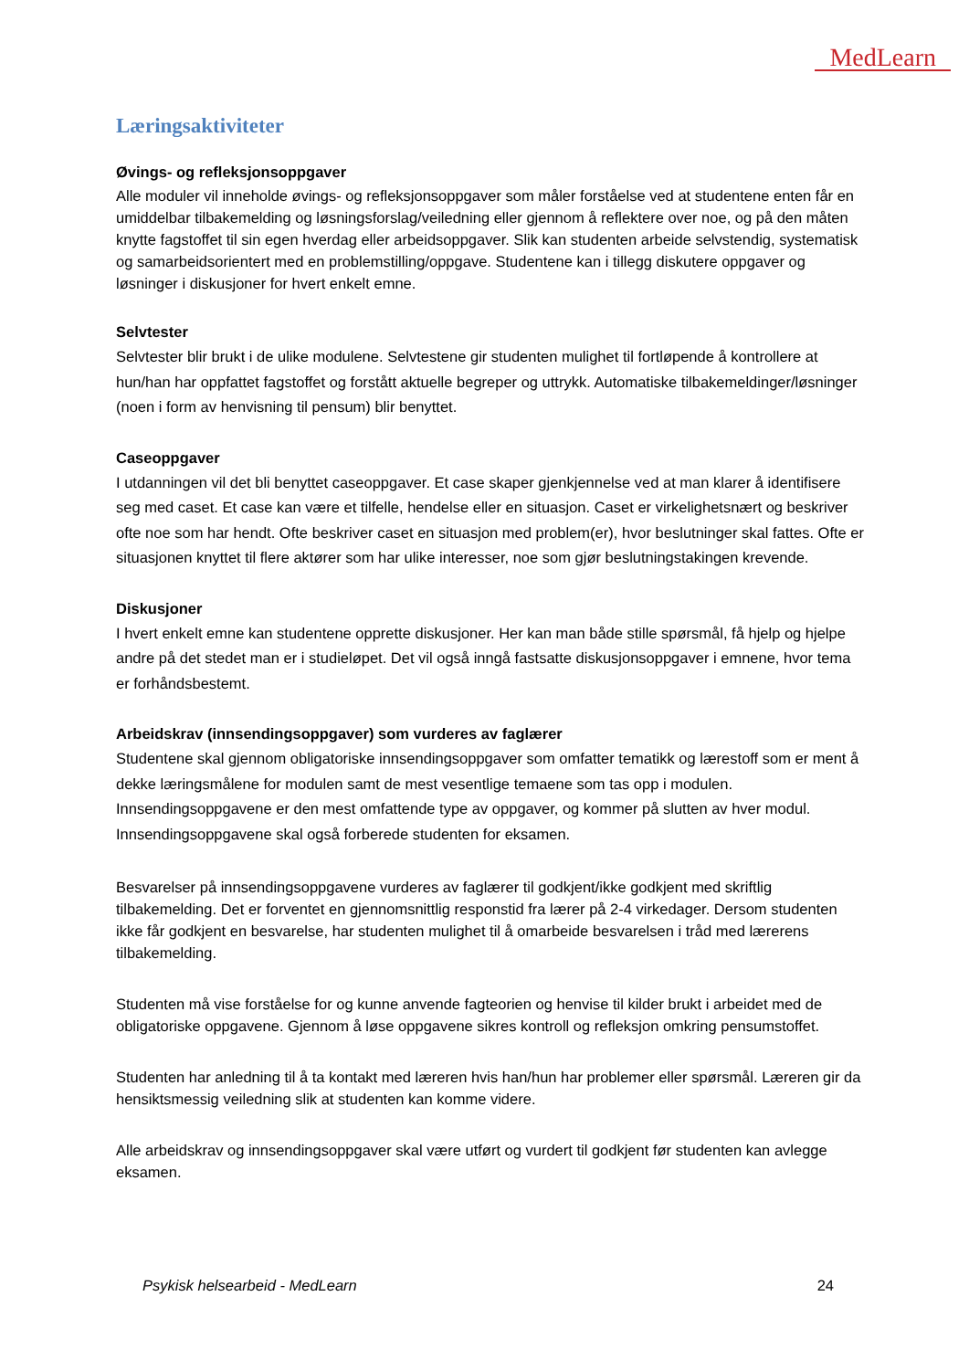MedLearn
Læringsaktiviteter
Øvings- og refleksjonsoppgaver
Alle moduler vil inneholde øvings- og refleksjonsoppgaver som måler forståelse ved at studentene enten får en umiddelbar tilbakemelding og løsningsforslag/veiledning eller gjennom å reflektere over noe, og på den måten knytte fagstoffet til sin egen hverdag eller arbeidsoppgaver. Slik kan studenten arbeide selvstendig, systematisk og samarbeidsorientert med en problemstilling/oppgave. Studentene kan i tillegg diskutere oppgaver og løsninger i diskusjoner for hvert enkelt emne.
Selvtester
Selvtester blir brukt i de ulike modulene. Selvtestene gir studenten mulighet til fortløpende å kontrollere at hun/han har oppfattet fagstoffet og forstått aktuelle begreper og uttrykk. Automatiske tilbakemeldinger/løsninger (noen i form av henvisning til pensum) blir benyttet.
Caseoppgaver
I utdanningen vil det bli benyttet caseoppgaver. Et case skaper gjenkjennelse ved at man klarer å identifisere seg med caset. Et case kan være et tilfelle, hendelse eller en situasjon. Caset er virkelighetsnært og beskriver ofte noe som har hendt. Ofte beskriver caset en situasjon med problem(er), hvor beslutninger skal fattes. Ofte er situasjonen knyttet til flere aktører som har ulike interesser, noe som gjør beslutningstakingen krevende.
Diskusjoner
I hvert enkelt emne kan studentene opprette diskusjoner. Her kan man både stille spørsmål, få hjelp og hjelpe andre på det stedet man er i studieløpet. Det vil også inngå fastsatte diskusjonsoppgaver i emnene, hvor tema er forhåndsbestemt.
Arbeidskrav (innsendingsoppgaver) som vurderes av faglærer
Studentene skal gjennom obligatoriske innsendingsoppgaver som omfatter tematikk og lærestoff som er ment å dekke læringsmålene for modulen samt de mest vesentlige temaene som tas opp i modulen. Innsendingsoppgavene er den mest omfattende type av oppgaver, og kommer på slutten av hver modul. Innsendingsoppgavene skal også forberede studenten for eksamen.
Besvarelser på innsendingsoppgavene vurderes av faglærer til godkjent/ikke godkjent med skriftlig tilbakemelding. Det er forventet en gjennomsnittlig responstid fra lærer på 2-4 virkedager. Dersom studenten ikke får godkjent en besvarelse, har studenten mulighet til å omarbeide besvarelsen i tråd med lærerens tilbakemelding.
Studenten må vise forståelse for og kunne anvende fagteorien og henvise til kilder brukt i arbeidet med de obligatoriske oppgavene. Gjennom å løse oppgavene sikres kontroll og refleksjon omkring pensumstoffet.
Studenten har anledning til å ta kontakt med læreren hvis han/hun har problemer eller spørsmål. Læreren gir da hensiktsmessig veiledning slik at studenten kan komme videre.
Alle arbeidskrav og innsendingsoppgaver skal være utført og vurdert til godkjent før studenten kan avlegge eksamen.
Psykisk helsearbeid - MedLearn 24